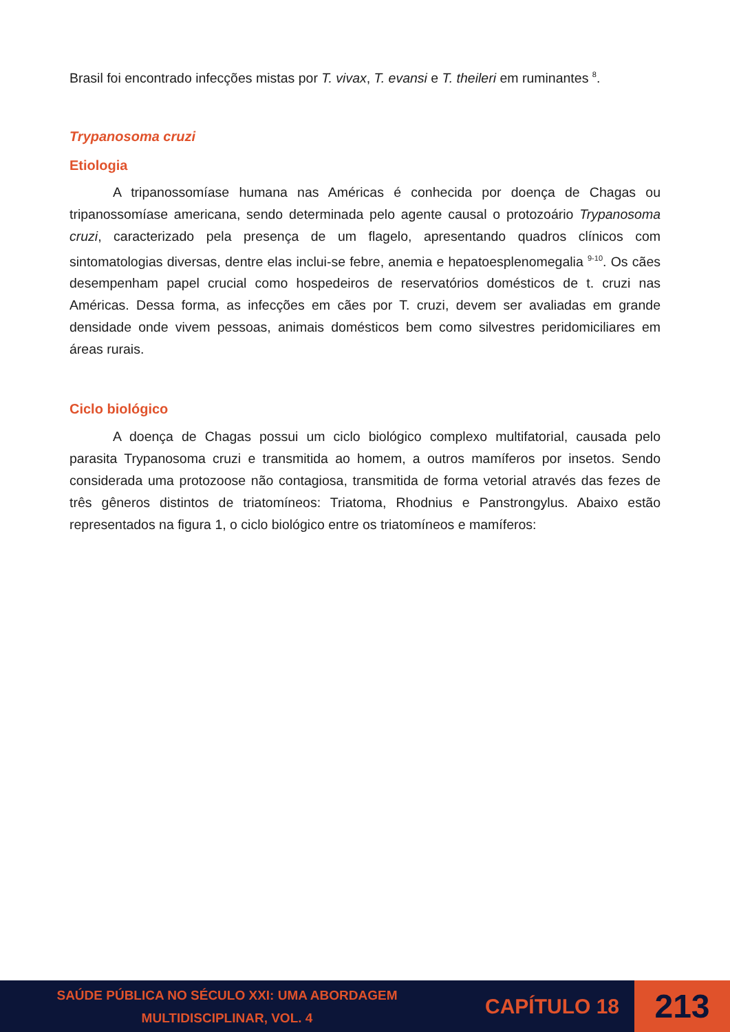Brasil foi encontrado infecções mistas por T. vivax, T. evansi e T. theileri em ruminantes <sup>8</sup>.
Trypanosoma cruzi
Etiologia
A tripanossomíase humana nas Américas é conhecida por doença de Chagas ou tripanossomíase americana, sendo determinada pelo agente causal o protozoário Trypanosoma cruzi, caracterizado pela presença de um flagelo, apresentando quadros clínicos com sintomatologias diversas, dentre elas inclui-se febre, anemia e hepatoesplenomegalia <sup>9-10</sup>. Os cães desempenham papel crucial como hospedeiros de reservatórios domésticos de t. cruzi nas Américas. Dessa forma, as infecções em cães por T. cruzi, devem ser avaliadas em grande densidade onde vivem pessoas, animais domésticos bem como silvestres peridomiciliares em áreas rurais.
Ciclo biológico
A doença de Chagas possui um ciclo biológico complexo multifatorial, causada pelo parasita Trypanosoma cruzi e transmitida ao homem, a outros mamíferos por insetos. Sendo considerada uma protozoose não contagiosa, transmitida de forma vetorial através das fezes de três gêneros distintos de triatomíneos: Triatoma, Rhodnius e Panstrongylus. Abaixo estão representados na figura 1, o ciclo biológico entre os triatomíneos e mamíferos:
SAÚDE PÚBLICA NO SÉCULO XXI: UMA ABORDAGEM MULTIDISCIPLINAR, VOL. 4
CAPÍTULO 18
213